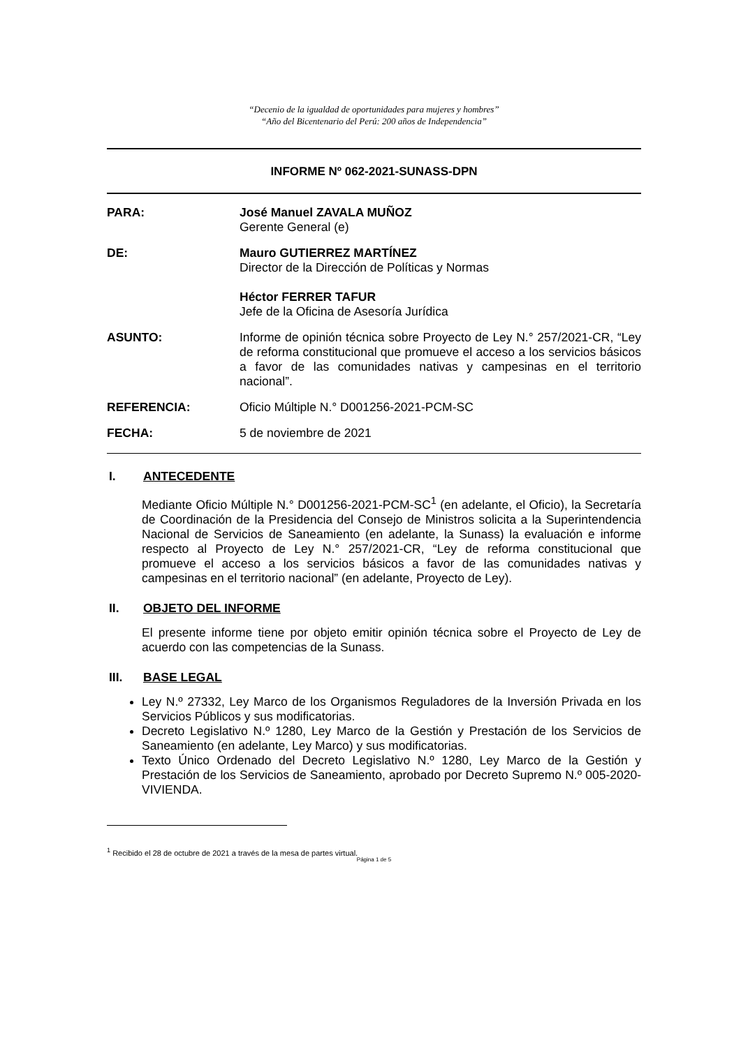“Decenio de la igualdad de oportunidades para mujeres y hombres”
“Año del Bicentenario del Perú: 200 años de Independencia”
INFORME Nº 062-2021-SUNASS-DPN
PARA: José Manuel ZAVALA MUÑOZ
Gerente General (e)
DE: Mauro GUTIERREZ MARTÍNEZ
Director de la Dirección de Políticas y Normas
Héctor FERRER TAFUR
Jefe de la Oficina de Asesoría Jurídica
ASUNTO: Informe de opinión técnica sobre Proyecto de Ley N.° 257/2021-CR, “Ley de reforma constitucional que promueve el acceso a los servicios básicos a favor de las comunidades nativas y campesinas en el territorio nacional”.
REFERENCIA: Oficio Múltiple N.° D001256-2021-PCM-SC
FECHA: 5 de noviembre de 2021
I. ANTECEDENTE
Mediante Oficio Múltiple N.° D001256-2021-PCM-SC<sup>1</sup> (en adelante, el Oficio), la Secretaría de Coordinación de la Presidencia del Consejo de Ministros solicita a la Superintendencia Nacional de Servicios de Saneamiento (en adelante, la Sunass) la evaluación e informe respecto al Proyecto de Ley N.° 257/2021-CR, “Ley de reforma constitucional que promueve el acceso a los servicios básicos a favor de las comunidades nativas y campesinas en el territorio nacional” (en adelante, Proyecto de Ley).
II. OBJETO DEL INFORME
El presente informe tiene por objeto emitir opinión técnica sobre el Proyecto de Ley de acuerdo con las competencias de la Sunass.
III. BASE LEGAL
Ley N.º 27332, Ley Marco de los Organismos Reguladores de la Inversión Privada en los Servicios Públicos y sus modificatorias.
Decreto Legislativo N.º 1280, Ley Marco de la Gestión y Prestación de los Servicios de Saneamiento (en adelante, Ley Marco) y sus modificatorias.
Texto Único Ordenado del Decreto Legislativo N.º 1280, Ley Marco de la Gestión y Prestación de los Servicios de Saneamiento, aprobado por Decreto Supremo N.º 005-2020-VIVIENDA.
<sup>1</sup> Recibido el 28 de octubre de 2021 a través de la mesa de partes virtual.
Página 1 de 5